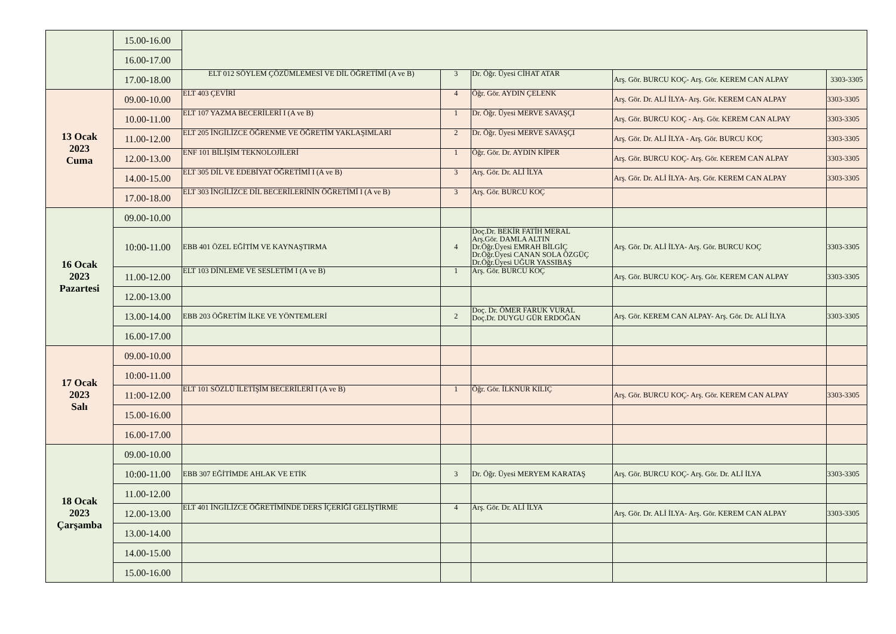| | 15.00-16.00 | | | | | |
| | 16.00-17.00 | | | | | |
| | 17.00-18.00 | ELT 012 SÖYLEM ÇÖZÜMLEMESİ VE DİL ÖĞRETİMİ (A ve B) | 3 | Dr. Öğr. Üyesi CİHAT ATAR | Arş. Gör. BURCU KOÇ- Arş. Gör. KEREM CAN ALPAY | 3303-3305 |
| 13 Ocak 2023 Cuma | 09.00-10.00 | ELT 403 ÇEVİRİ | 4 | Öğr. Gör. AYDIN ÇELENK | Arş. Gör. Dr. ALİ İLYA- Arş. Gör. KEREM CAN ALPAY | 3303-3305 |
| | 10.00-11.00 | ELT 107 YAZMA BECERİLERİ I (A ve B) | 1 | Dr. Öğr. Üyesi MERVE SAVAŞÇI | Arş. Gör. BURCU KOÇ - Arş. Gör. KEREM CAN ALPAY | 3303-3305 |
| | 11.00-12.00 | ELT 205 İNGİLİZCE ÖĞRENME VE ÖĞRETİM YAKLAŞIMLARI | 2 | Dr. Öğr. Üyesi MERVE SAVAŞÇI | Arş. Gör. Dr. ALİ İLYA - Arş. Gör. BURCU KOÇ | 3303-3305 |
| | 12.00-13.00 | ENF 101 BİLİŞİM TEKNOLOJİLERİ | 1 | Öğr. Gör. Dr. AYDIN KİPER | Arş. Gör. BURCU KOÇ- Arş. Gör. KEREM CAN ALPAY | 3303-3305 |
| | 14.00-15.00 | ELT 305 DİL VE EDEBİYAT ÖĞRETİMİ I (A ve B) | 3 | Arş. Gör. Dr. ALİ İLYA | Arş. Gör. Dr. ALİ İLYA- Arş. Gör. KEREM CAN ALPAY | 3303-3305 |
| | 17.00-18.00 | ELT 303 İNGİLİZCE DİL BECERİLERİNİN ÖĞRETİMİ I (A ve B) | 3 | Arş. Gör. BURCU KOÇ | | |
| 16 Ocak 2023 Pazartesi | 09.00-10.00 | | | | | |
| | 10:00-11.00 | EBB 401 ÖZEL EĞİTİM VE KAYNAŞTIRMA | 4 | Doç.Dr. BEKİR FATİH MERAL Arş.Gör. DAMLA ALTIN Dr.Öğr.Üyesi EMRAH BİLGİÇ Dr.Öğr.Üyesi CANAN SOLA ÖZGÜÇ Dr.Öğr.Üyesi UĞUR YASSIBAŞ | Arş. Gör. Dr. ALİ İLYA- Arş. Gör. BURCU KOÇ | 3303-3305 |
| | 11.00-12.00 | ELT 103 DİNLEME VE SESLETİM I (A ve B) | 1 | Arş. Gör. BURCU KOÇ | Arş. Gör. BURCU KOÇ- Arş. Gör. KEREM CAN ALPAY | 3303-3305 |
| | 12.00-13.00 | | | | | |
| | 13.00-14.00 | EBB 203 ÖĞRETİM İLKE VE YÖNTEMLERİ | 2 | Doç. Dr. ÖMER FARUK VURAL Doç.Dr. DUYGU GÜR ERDOĞAN | Arş. Gör. KEREM CAN ALPAY- Arş. Gör. Dr. ALİ İLYA | 3303-3305 |
| | 16.00-17.00 | | | | | |
| 17 Ocak 2023 Salı | 09.00-10.00 | | | | | |
| | 10:00-11.00 | | | | | |
| | 11:00-12.00 | ELT 101 SÖZLÜ İLETİŞİM BECERİLERİ I (A ve B) | 1 | Öğr. Gör. İLKNUR KILIÇ | Arş. Gör. BURCU KOÇ- Arş. Gör. KEREM CAN ALPAY | 3303-3305 |
| | 15.00-16.00 | | | | | |
| | 16.00-17.00 | | | | | |
| 18 Ocak 2023 Çarşamba | 09.00-10.00 | | | | | |
| | 10:00-11.00 | EBB 307 EĞİTİMDE AHLAK VE ETİK | 3 | Dr. Öğr. Üyesi MERYEM KARATAŞ | Arş. Gör. BURCU KOÇ- Arş. Gör. Dr. ALİ İLYA | 3303-3305 |
| | 11.00-12.00 | | | | | |
| | 12.00-13.00 | ELT 401 İNGİLİZCE ÖĞRETİMİNDE DERS İÇERİĞİ GELİŞTİRME | 4 | Arş. Gör. Dr. ALİ İLYA | Arş. Gör. Dr. ALİ İLYA- Arş. Gör. KEREM CAN ALPAY | 3303-3305 |
| | 13.00-14.00 | | | | | |
| | 14.00-15.00 | | | | | |
| | 15.00-16.00 | | | | | |